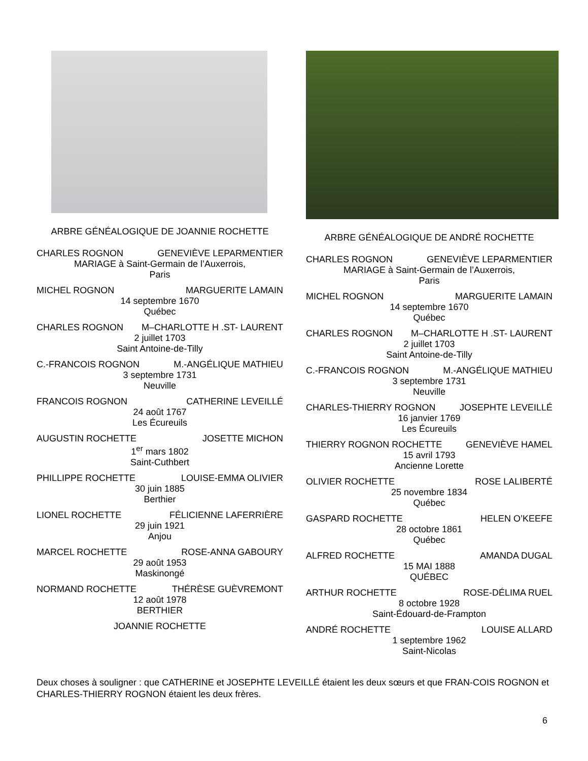ARBRE GÉNÉALOGIQUE DE JOANNIE ROCHETTE
CHARLES ROGNON GENEVIÈVE LEPARMENTIER
MARIAGE à Saint-Germain de l’Auxerrois,
Paris
MICHEL ROGNON MARGUERITE LAMAIN
14 septembre 1670
Québec
CHARLES ROGNON M–CHARLOTTE H .ST- LAURENT
2 juillet 1703
Saint Antoine-de-Tilly
C.-FRANCOIS ROGNON M.-ANGÉLIQUE MATHIEU
3 septembre 1731
Neuville
FRANCOIS ROGNON CATHERINE LEVEILLÉ
24 août 1767
Les Écureuils
AUGUSTIN ROCHETTE JOSETTE MICHON
1<sup>er</sup> mars 1802
Saint-Cuthbert
PHILLIPPE ROCHETTE LOUISE-EMMA OLIVIER
30 juin 1885
Berthier
LIONEL ROCHETTE FÉLICIENNE LAFERRIÈRE
29 juin 1921
Anjou
MARCEL ROCHETTE ROSE-ANNA GABOURY
29 août 1953
Maskinongé
NORMAND ROCHETTE THÉRÈSE GUÈVREMONT
12 août 1978
BERTHIER
JOANNIE ROCHETTE
ARBRE GÉNÉALOGIQUE DE ANDRÉ ROCHETTE
CHARLES ROGNON GENEVIÈVE LEPARMENTIER
MARIAGE à Saint-Germain de l’Auxerrois,
Paris
MICHEL ROGNON MARGUERITE LAMAIN
14 septembre 1670
Québec
CHARLES ROGNON M–CHARLOTTE H .ST- LAURENT
2 juillet 1703
Saint Antoine-de-Tilly
C.-FRANCOIS ROGNON M.-ANGÉLIQUE MATHIEU
3 septembre 1731
Neuville
CHARLES-THIERRY ROGNON JOSEPHTE LEVEILLÉ
16 janvier 1769
Les Écureuils
THIERRY ROGNON ROCHETTE GENEVIÈVE HAMEL
15 avril 1793
Ancienne Lorette
OLIVIER ROCHETTE ROSE LALIBERTÉ
25 novembre 1834
Québec
GASPARD ROCHETTE HELEN O’KEEFE
28 octobre 1861
Québec
ALFRED ROCHETTE AMANDA DUGAL
15 MAI 1888
QUÉBEC
ARTHUR ROCHETTE ROSE-DÉLIMA RUEL
8 octobre 1928
Saint-Édouard-de-Frampton
ANDRÉ ROCHETTE LOUISE ALLARD
1 septembre 1962
Saint-Nicolas
Deux choses à souligner : que CATHERINE et JOSEPHTE LEVEILLÉ étaient les deux sœurs et que FRAN-COIS ROGNON et CHARLES-THIERRY ROGNON étaient les deux frères.
6